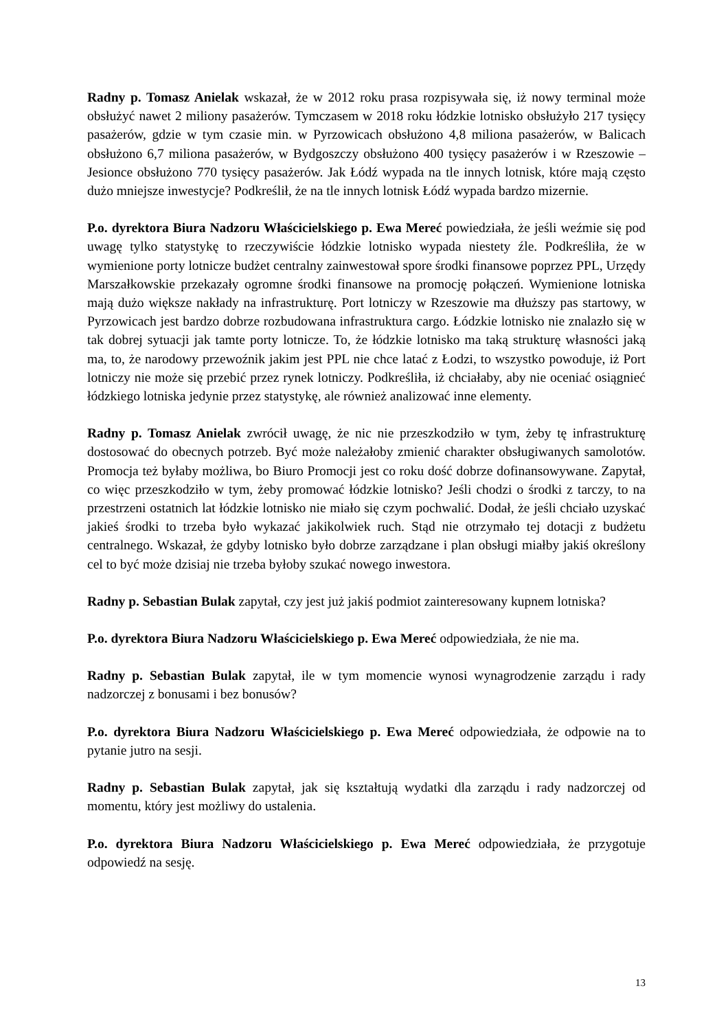Radny p. Tomasz Anielak wskazał, że w 2012 roku prasa rozpisywała się, iż nowy terminal może obsłużyć nawet 2 miliony pasażerów. Tymczasem w 2018 roku łódzkie lotnisko obsłużyło 217 tysięcy pasażerów, gdzie w tym czasie min. w Pyrzowicach obsłużono 4,8 miliona pasażerów, w Balicach obsłużono 6,7 miliona pasażerów, w Bydgoszczy obsłużono 400 tysięcy pasażerów i w Rzeszowie – Jesionce obsłużono 770 tysięcy pasażerów. Jak Łódź wypada na tle innych lotnisk, które mają często dużo mniejsze inwestycje? Podkreślił, że na tle innych lotnisk Łódź wypada bardzo mizernie.
P.o. dyrektora Biura Nadzoru Właścicielskiego p. Ewa Mereć powiedziała, że jeśli weźmie się pod uwagę tylko statystykę to rzeczywiście łódzkie lotnisko wypada niestety źle. Podkreśliła, że w wymienione porty lotnicze budżet centralny zainwestował spore środki finansowe poprzez PPL, Urzędy Marszałkowskie przekazały ogromne środki finansowe na promocję połączeń. Wymienione lotniska mają dużo większe nakłady na infrastrukturę. Port lotniczy w Rzeszowie ma dłuższy pas startowy, w Pyrzowicach jest bardzo dobrze rozbudowana infrastruktura cargo. Łódzkie lotnisko nie znalazło się w tak dobrej sytuacji jak tamte porty lotnicze. To, że łódzkie lotnisko ma taką strukturę własności jaką ma, to, że narodowy przewoźnik jakim jest PPL nie chce latać z Łodzi, to wszystko powoduje, iż Port lotniczy nie może się przebić przez rynek lotniczy. Podkreśliła, iż chciałaby, aby nie oceniać osiągnieć łódzkiego lotniska jedynie przez statystykę, ale również analizować inne elementy.
Radny p. Tomasz Anielak zwrócił uwagę, że nic nie przeszkodziło w tym, żeby tę infrastrukturę dostosować do obecnych potrzeb. Być może należałoby zmienić charakter obsługiwanych samolotów. Promocja też byłaby możliwa, bo Biuro Promocji jest co roku dość dobrze dofinansowywane. Zapytał, co więc przeszkodziło w tym, żeby promować łódzkie lotnisko? Jeśli chodzi o środki z tarczy, to na przestrzeni ostatnich lat łódzkie lotnisko nie miało się czym pochwalić. Dodał, że jeśli chciało uzyskać jakieś środki to trzeba było wykazać jakikolwiek ruch. Stąd nie otrzymało tej dotacji z budżetu centralnego. Wskazał, że gdyby lotnisko było dobrze zarządzane i plan obsługi miałby jakiś określony cel to być może dzisiaj nie trzeba byłoby szukać nowego inwestora.
Radny p. Sebastian Bulak zapytał, czy jest już jakiś podmiot zainteresowany kupnem lotniska?
P.o. dyrektora Biura Nadzoru Właścicielskiego p. Ewa Mereć odpowiedziała, że nie ma.
Radny p. Sebastian Bulak zapytał, ile w tym momencie wynosi wynagrodzenie zarządu i rady nadzorczej z bonusami i bez bonusów?
P.o. dyrektora Biura Nadzoru Właścicielskiego p. Ewa Mereć odpowiedziała, że odpowie na to pytanie jutro na sesji.
Radny p. Sebastian Bulak zapytał, jak się kształtują wydatki dla zarządu i rady nadzorczej od momentu, który jest możliwy do ustalenia.
P.o. dyrektora Biura Nadzoru Właścicielskiego p. Ewa Mereć odpowiedziała, że przygotuje odpowiedź na sesję.
13